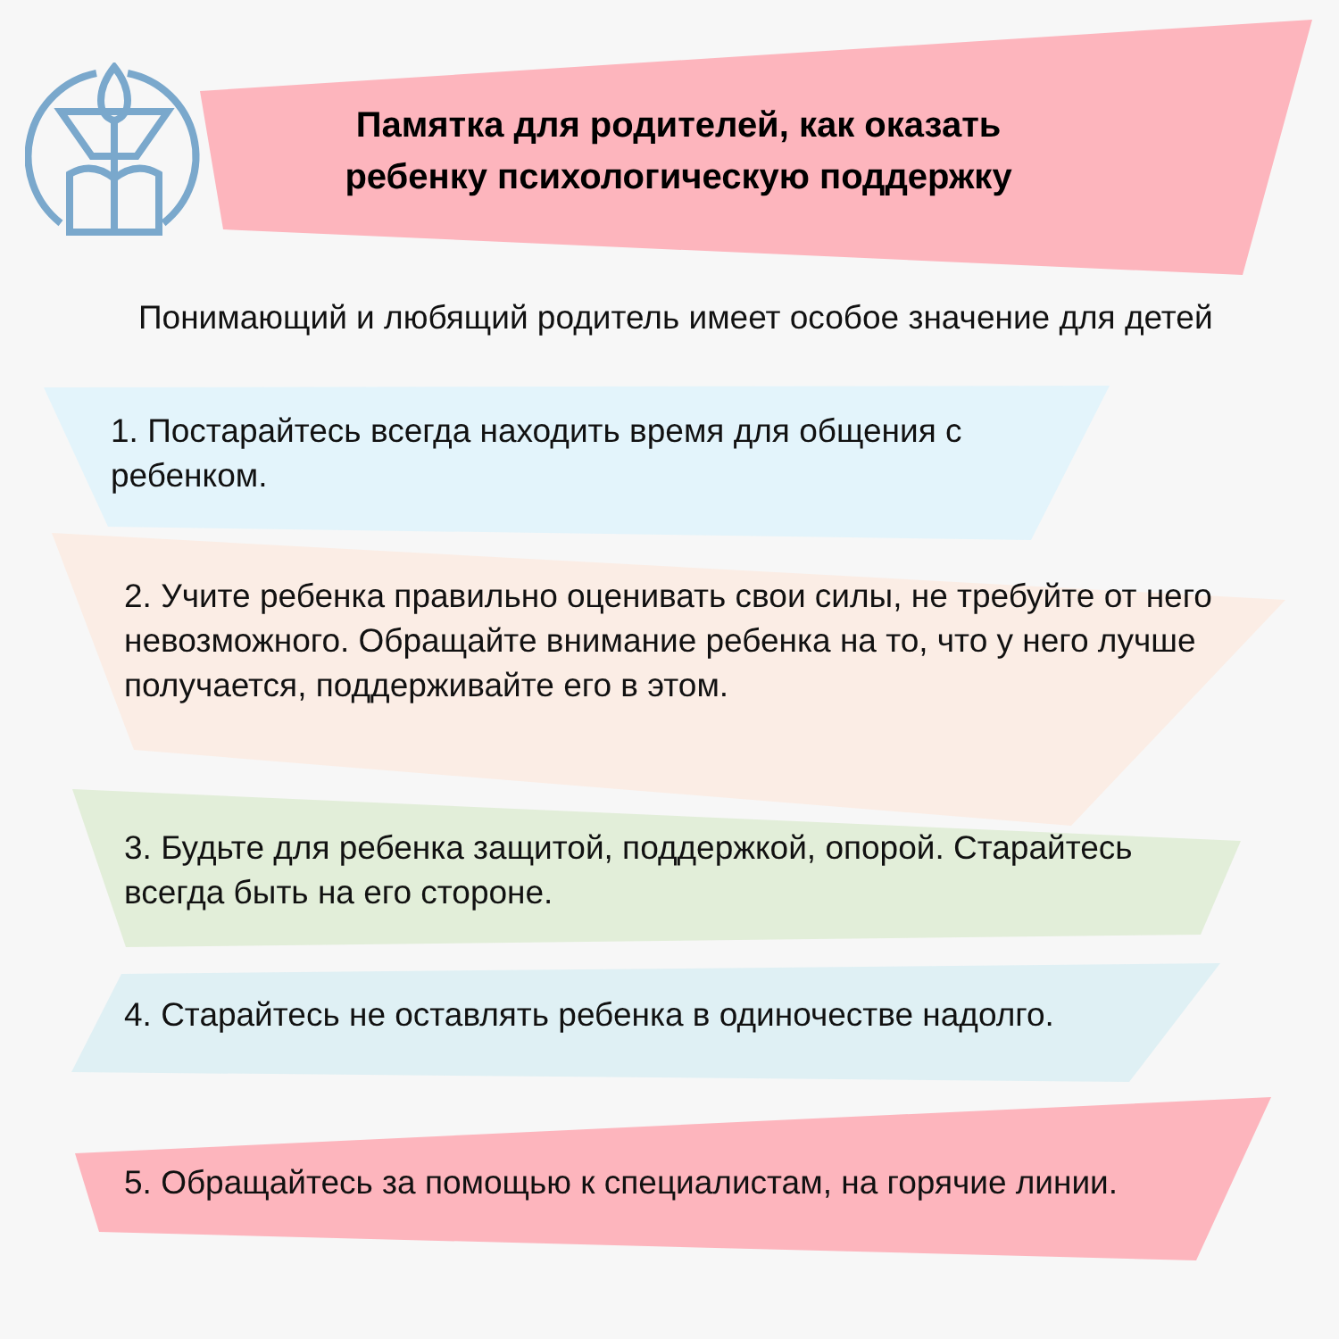Памятка для родителей, как оказать ребенку психологическую поддержку
Понимающий и любящий родитель имеет особое значение для детей
1. Постарайтесь всегда находить время для общения с ребенком.
2. Учите ребенка правильно оценивать свои силы, не требуйте от него невозможного. Обращайте внимание ребенка на то, что у него лучше получается, поддерживайте его в этом.
3. Будьте для ребенка защитой, поддержкой, опорой. Старайтесь всегда быть на его стороне.
4. Старайтесь не оставлять ребенка в одиночестве надолго.
5. Обращайтесь за помощью к специалистам, на горячие линии.